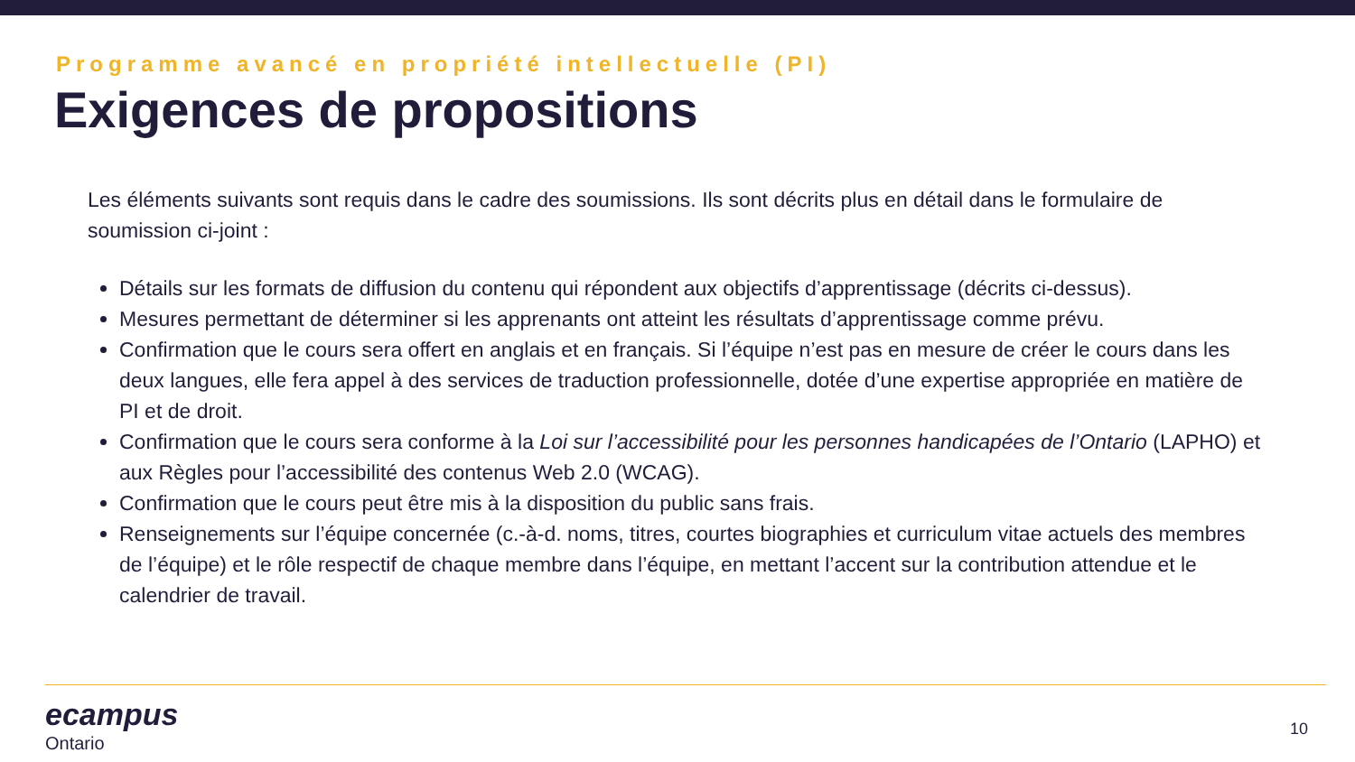Programme avancé en propriété intellectuelle (PI)
Exigences de propositions
Les éléments suivants sont requis dans le cadre des soumissions. Ils sont décrits plus en détail dans le formulaire de soumission ci-joint :
Détails sur les formats de diffusion du contenu qui répondent aux objectifs d’apprentissage (décrits ci-dessus).
Mesures permettant de déterminer si les apprenants ont atteint les résultats d’apprentissage comme prévu.
Confirmation que le cours sera offert en anglais et en français. Si l’équipe n’est pas en mesure de créer le cours dans les deux langues, elle fera appel à des services de traduction professionnelle, dotée d’une expertise appropriée en matière de PI et de droit.
Confirmation que le cours sera conforme à la Loi sur l’accessibilité pour les personnes handicapées de l’Ontario (LAPHO) et aux Règles pour l’accessibilité des contenus Web 2.0 (WCAG).
Confirmation que le cours peut être mis à la disposition du public sans frais.
Renseignements sur l’équipe concernée (c.-à-d. noms, titres, courtes biographies et curriculum vitae actuels des membres de l’équipe) et le rôle respectif de chaque membre dans l’équipe, en mettant l’accent sur la contribution attendue et le calendrier de travail.
ecampus
Ontario
10